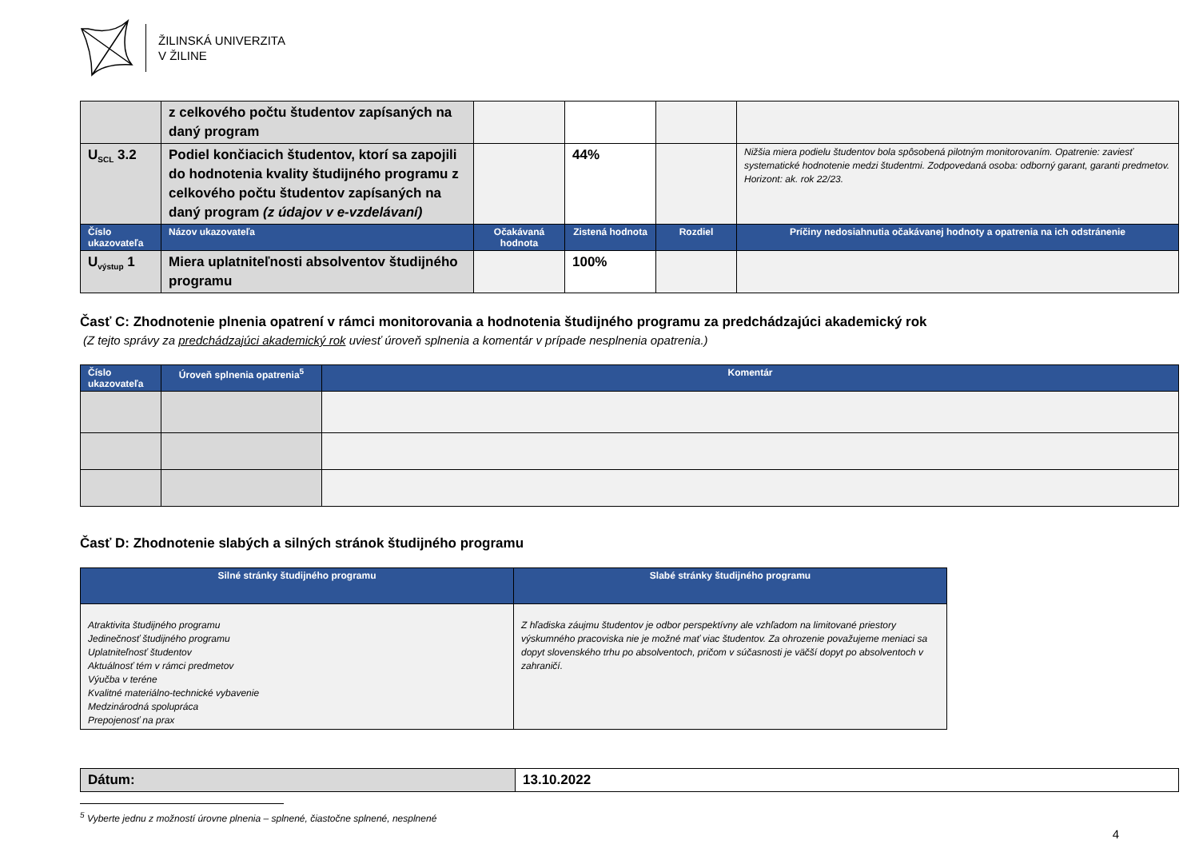ŽILINSKÁ UNIVERZITA
V ŽILINE
| | z celkového počtu študentov zapísaných na daný program | | | | |
| U<sub>SCL</sub> 3.2 | Podiel končiacich študentov, ktorí sa zapojili do hodnotenia kvality študijného programu z celkového počtu študentov zapísaných na daný program (z údajov v e-vzdelávaní) | | 44% | | Nižšia miera podielu študentov bola spôsobená pilotným monitorovaním. Opatrenie: zaviesť systematické hodnotenie medzi študentmi. Zodpovedaná osoba: odborný garant, garanti predmetov. Horizont: ak. rok 22/23. |
| Číslo ukazovateľa | Názov ukazovateľa | Očakávaná hodnota | Zistená hodnota | Rozdiel | Príčiny nedosiahnutia očakávanej hodnoty a opatrenia na ich odstránenie |
| U<sub>výstup</sub> 1 | Miera uplatniteľnosti absolventov študijného programu | | 100% | | |
Časť C: Zhodnotenie plnenia opatrení v rámci monitorovania a hodnotenia študijného programu za predchádzajúci akademický rok
(Z tejto správy za predchádzajúci akademický rok uviesť úroveň splnenia a komentár v prípade nesplnenia opatrenia.)
| Číslo ukazovateľa | Úroveň splnenia opatrenia<sup>5</sup> | Komentár |
| --- | --- | --- |
Časť D: Zhodnotenie slabých a silných stránok študijného programu
| Silné stránky študijného programu | Slabé stránky študijného programu |
| --- | --- |
| Atraktivita študijného programu Jedinečnosť študijného programu Uplatniteľnosť študentov Aktuálnosť tém v rámci predmetov Výučba v teréne Kvalitné materiálno-technické vybavenie Medzinárodná spolupráca Prepojenosť na prax | Z hľadiska záujmu študentov je odbor perspektívny ale vzhľadom na limitované priestory výskumného pracoviska nie je možné mať viac študentov. Za ohrozenie považujeme meniaci sa dopyt slovenského trhu po absolventoch, pričom v súčasnosti je väčší dopyt po absolventoch v zahraničí. |
| Dátum: | 13.10.2022 |
<sup>5</sup> Vyberte jednu z možností úrovne plnenia – splnené, čiastočne splnené, nesplnené
4